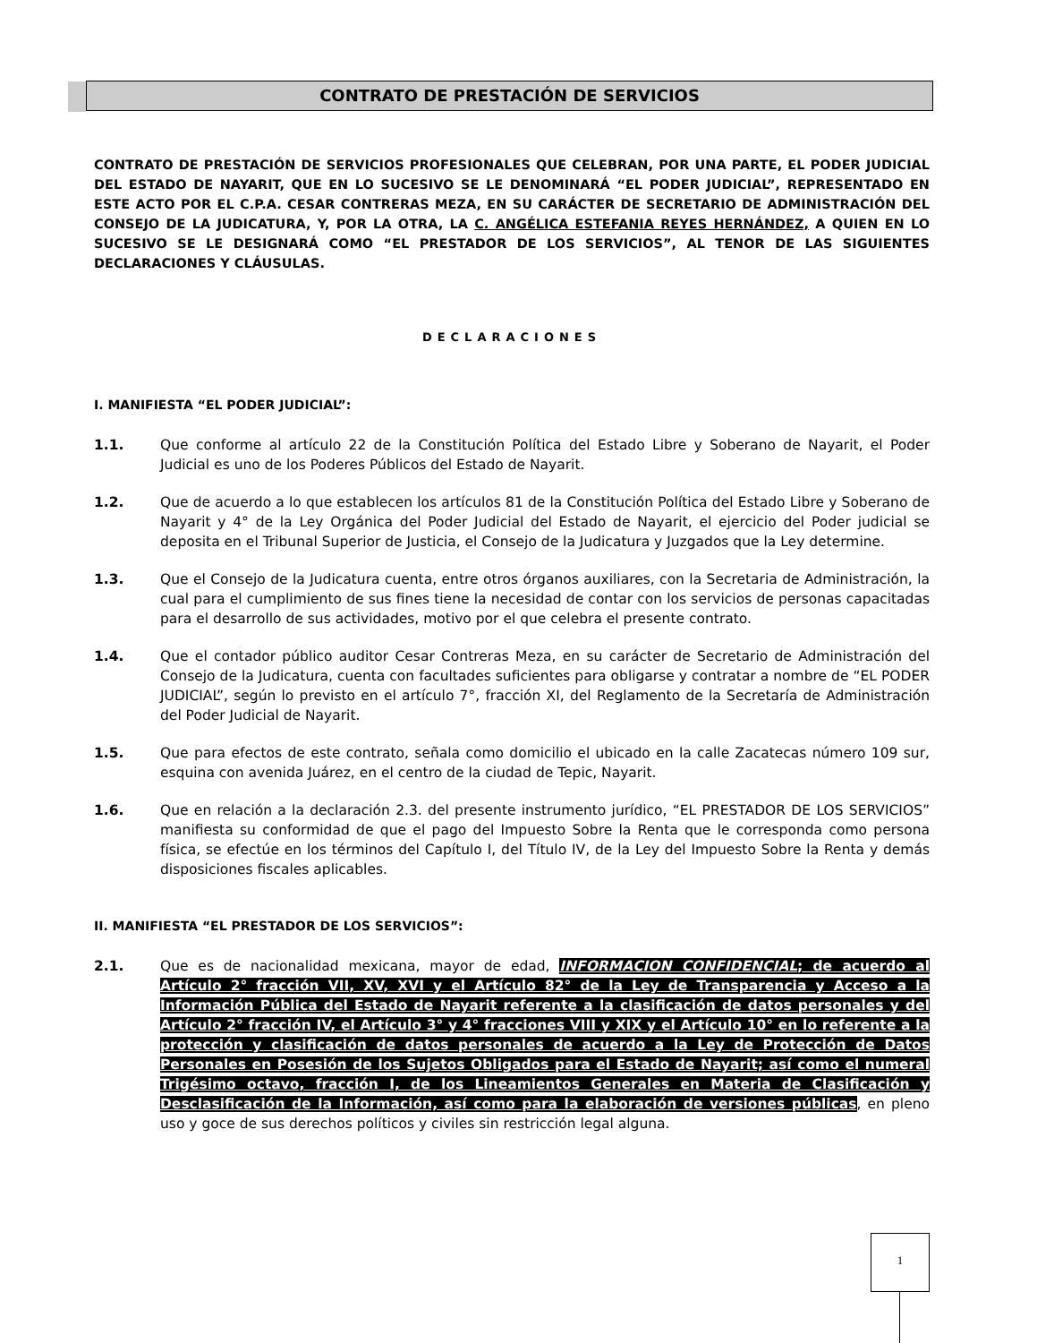CONTRATO DE PRESTACIÓN DE SERVICIOS
CONTRATO DE PRESTACIÓN DE SERVICIOS PROFESIONALES QUE CELEBRAN, POR UNA PARTE, EL PODER JUDICIAL DEL ESTADO DE NAYARIT, QUE EN LO SUCESIVO SE LE DENOMINARÁ “EL PODER JUDICIAL”, REPRESENTADO EN ESTE ACTO POR EL C.P.A. CESAR CONTRERAS MEZA, EN SU CARÁCTER DE SECRETARIO DE ADMINISTRACIÓN DEL CONSEJO DE LA JUDICATURA, Y, POR LA OTRA, LA C. ANGÉLICA ESTEFANIA REYES HERNÁNDEZ, A QUIEN EN LO SUCESIVO SE LE DESIGNARÁ COMO “EL PRESTADOR DE LOS SERVICIOS”, AL TENOR DE LAS SIGUIENTES DECLARACIONES Y CLÁUSULAS.
DECLARACIONES
I. MANIFIESTA “EL PODER JUDICIAL”:
1.1. Que conforme al artículo 22 de la Constitución Política del Estado Libre y Soberano de Nayarit, el Poder Judicial es uno de los Poderes Públicos del Estado de Nayarit.
1.2. Que de acuerdo a lo que establecen los artículos 81 de la Constitución Política del Estado Libre y Soberano de Nayarit y 4° de la Ley Orgánica del Poder Judicial del Estado de Nayarit, el ejercicio del Poder judicial se deposita en el Tribunal Superior de Justicia, el Consejo de la Judicatura y Juzgados que la Ley determine.
1.3. Que el Consejo de la Judicatura cuenta, entre otros órganos auxiliares, con la Secretaria de Administración, la cual para el cumplimiento de sus fines tiene la necesidad de contar con los servicios de personas capacitadas para el desarrollo de sus actividades, motivo por el que celebra el presente contrato.
1.4. Que el contador público auditor Cesar Contreras Meza, en su carácter de Secretario de Administración del Consejo de la Judicatura, cuenta con facultades suficientes para obligarse y contratar a nombre de “EL PODER JUDICIAL”, según lo previsto en el artículo 7°, fracción XI, del Reglamento de la Secretaría de Administración del Poder Judicial de Nayarit.
1.5. Que para efectos de este contrato, señala como domicilio el ubicado en la calle Zacatecas número 109 sur, esquina con avenida Juárez, en el centro de la ciudad de Tepic, Nayarit.
1.6. Que en relación a la declaración 2.3. del presente instrumento jurídico, “EL PRESTADOR DE LOS SERVICIOS” manifiesta su conformidad de que el pago del Impuesto Sobre la Renta que le corresponda como persona física, se efectúe en los términos del Capítulo I, del Título IV, de la Ley del Impuesto Sobre la Renta y demás disposiciones fiscales aplicables.
II. MANIFIESTA “EL PRESTADOR DE LOS SERVICIOS”:
2.1. Que es de nacionalidad mexicana, mayor de edad, INFORMACION CONFIDENCIAL; de acuerdo al Artículo 2° fracción VII, XV, XVI y el Artículo 82° de la Ley de Transparencia y Acceso a la Información Pública del Estado de Nayarit referente a la clasificación de datos personales y del Artículo 2° fracción IV, el Artículo 3° y 4° fracciones VIII y XIX y el Artículo 10° en lo referente a la protección y clasificación de datos personales de acuerdo a la Ley de Protección de Datos Personales en Posesión de los Sujetos Obligados para el Estado de Nayarit; así como el numeral Trigésimo octavo, fracción I, de los Lineamientos Generales en Materia de Clasificación y Desclasificación de la Información, así como para la elaboración de versiones públicas, en pleno uso y goce de sus derechos políticos y civiles sin restricción legal alguna.
1